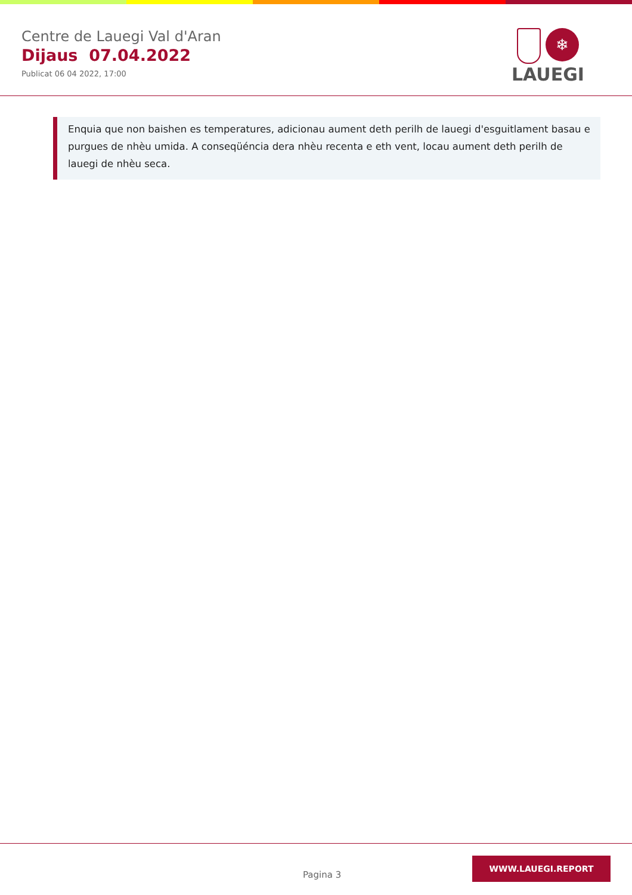Centre de Lauegi Val d'Aran
Dijaus 07.04.2022
Publicat 06 04 2022, 17:00
❄
LAUEGI
Enquia que non baishen es temperatures, adicionau aument deth perilh de lauegi d'esguitlament basau e purgues de nhèu umida. A conseqüéncia dera nhèu recenta e eth vent, locau aument deth perilh de lauegi de nhèu seca.
Pagina 3
WWW.LAUEGI.REPORT